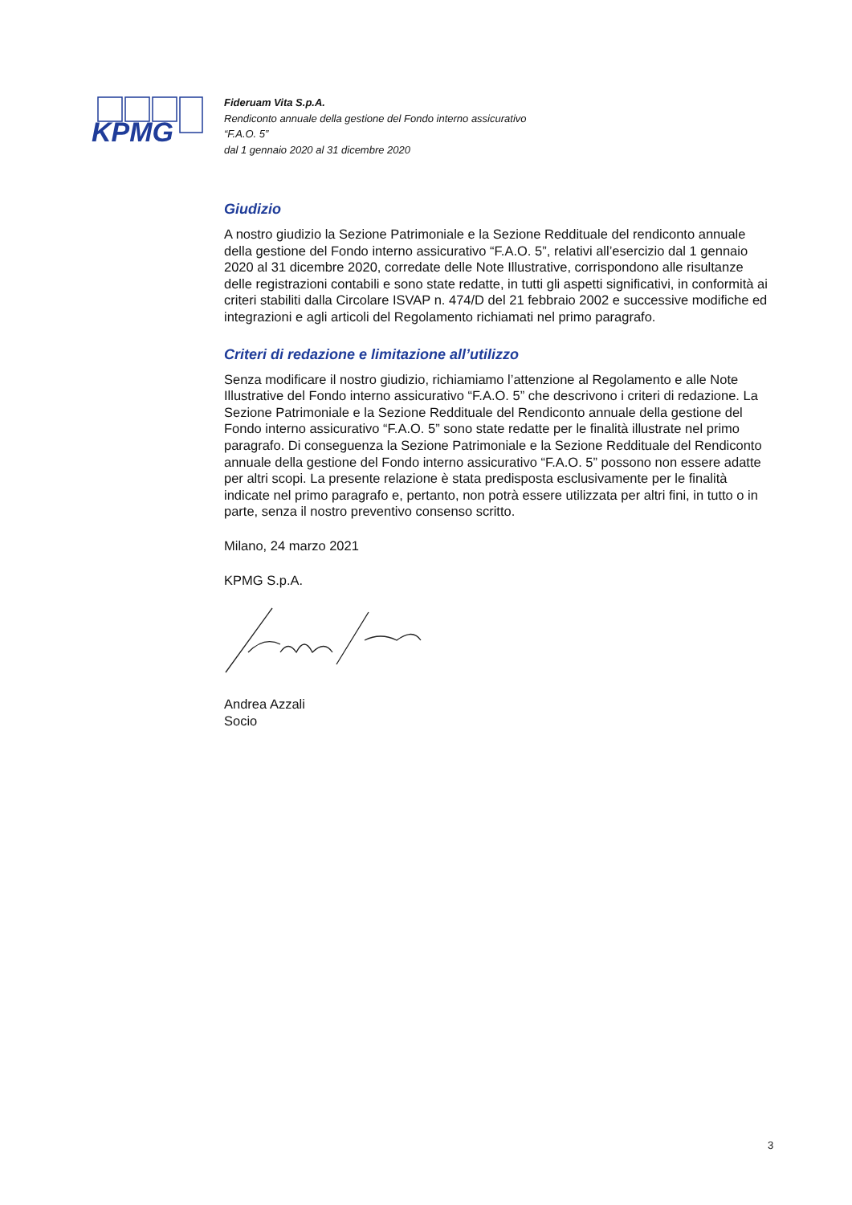KPMG
Fideruam Vita S.p.A.
Rendiconto annuale della gestione del Fondo interno assicurativo
“F.A.O. 5”
dal 1 gennaio 2020 al 31 dicembre 2020
Giudizio
A nostro giudizio la Sezione Patrimoniale e la Sezione Reddituale del rendiconto annuale della gestione del Fondo interno assicurativo “F.A.O. 5”, relativi all’esercizio dal 1 gennaio 2020 al 31 dicembre 2020, corredate delle Note Illustrative, corrispondono alle risultanze delle registrazioni contabili e sono state redatte, in tutti gli aspetti significativi, in conformità ai criteri stabiliti dalla Circolare ISVAP n. 474/D del 21 febbraio 2002 e successive modifiche ed integrazioni e agli articoli del Regolamento richiamati nel primo paragrafo.
Criteri di redazione e limitazione all’utilizzo
Senza modificare il nostro giudizio, richiamiamo l’attenzione al Regolamento e alle Note Illustrative del Fondo interno assicurativo “F.A.O. 5” che descrivono i criteri di redazione. La Sezione Patrimoniale e la Sezione Reddituale del Rendiconto annuale della gestione del Fondo interno assicurativo “F.A.O. 5” sono state redatte per le finalità illustrate nel primo paragrafo. Di conseguenza la Sezione Patrimoniale e la Sezione Reddituale del Rendiconto annuale della gestione del Fondo interno assicurativo “F.A.O. 5” possono non essere adatte per altri scopi. La presente relazione è stata predisposta esclusivamente per le finalità indicate nel primo paragrafo e, pertanto, non potrà essere utilizzata per altri fini, in tutto o in parte, senza il nostro preventivo consenso scritto.
Milano, 24 marzo 2021
KPMG S.p.A.
Andrea Azzali
Socio
3